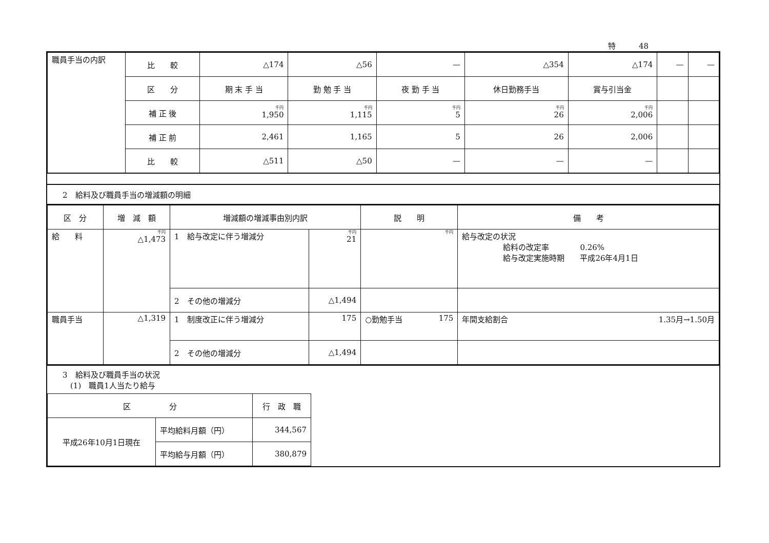特　　　48
| 職員手当の内訳 | 比 較 | △174 | △56 | — | △354 | △174 | — | — |
| | 区 分 | 期 末 手 当 | 勤 勉 手 当 | 夜 勤 手 当 | 休日勤務手当 | 賞与引当金 | | |
| | 補 正 後 | 千円 1,950 | 千円 1,115 | 千円 5 | 千円 26 | 千円 2,006 | | |
| | 補 正 前 | 2,461 | 1,165 | 5 | 26 | 2,006 | | |
| | 比 較 | △511 | △50 | — | — | — | | |
2　給料及び職員手当の増減額の明細
| 区 分 | 増 減 額 | 増減額の増減事由別内訳 | | 説 明 | 備 考 |
| --- | --- | --- | --- | --- | --- |
| 給 料 | 千円 △1,473 | 1 給与改定に伴う増減分 | 千円 21 | 千円 | 給与改定の状況 給料の改定率 0.26% 給与改定実施時期 平成26年4月1日 |
| | | 2 その他の増減分 | △1,494 | | |
| 職員手当 | △1,319 | 1 制度改正に伴う増減分 | 175 | ○勤勉手当 175 | 年間支給割合 1.35月→1.50月 |
| | | 2 その他の増減分 | △1,494 | | |
3　給料及び職員手当の状況
　(1)　職員1人当たり給与
| 区 分 | | 行 政 職 |
| --- | --- | --- |
| 平成26年10月1日現在 | 平均給料月額（円） | 344,567 |
| | 平均給与月額（円） | 380,879 |